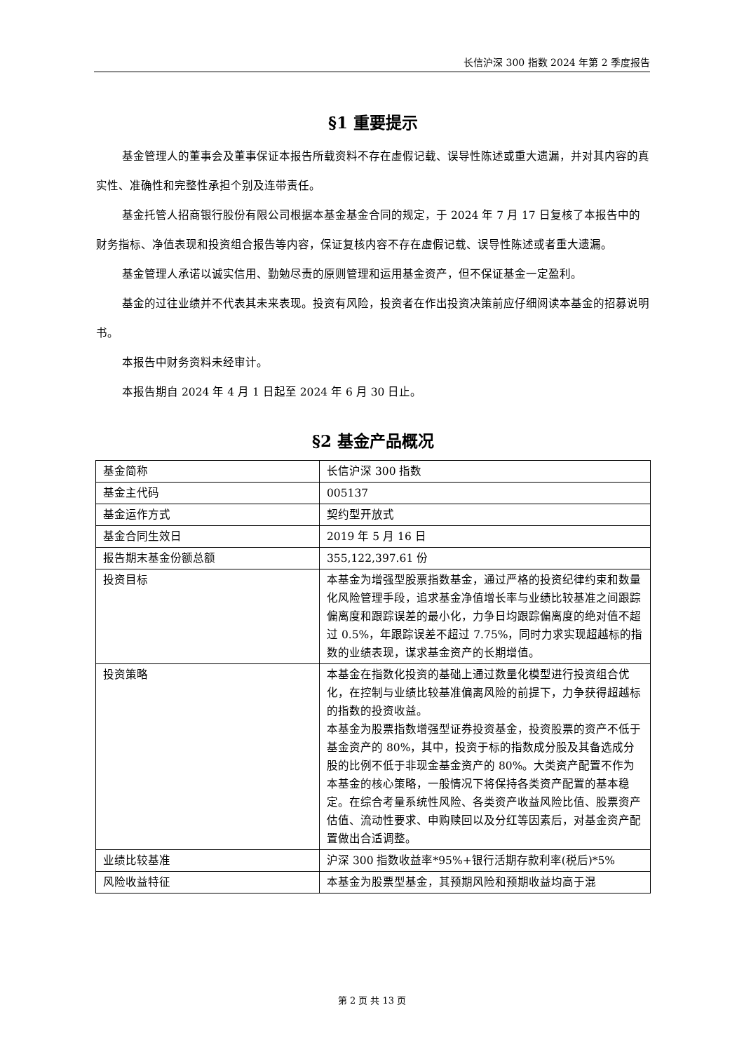长信沪深 300 指数 2024 年第 2 季度报告
§1 重要提示
基金管理人的董事会及董事保证本报告所载资料不存在虚假记载、误导性陈述或重大遗漏，并对其内容的真实性、准确性和完整性承担个别及连带责任。
基金托管人招商银行股份有限公司根据本基金基金合同的规定，于 2024 年 7 月 17 日复核了本报告中的财务指标、净值表现和投资组合报告等内容，保证复核内容不存在虚假记载、误导性陈述或者重大遗漏。
基金管理人承诺以诚实信用、勤勉尽责的原则管理和运用基金资产，但不保证基金一定盈利。
基金的过往业绩并不代表其未来表现。投资有风险，投资者在作出投资决策前应仔细阅读本基金的招募说明书。
本报告中财务资料未经审计。
本报告期自 2024 年 4 月 1 日起至 2024 年 6 月 30 日止。
§2 基金产品概况
| 基金简称 | 长信沪深 300 指数 |
| 基金主代码 | 005137 |
| 基金运作方式 | 契约型开放式 |
| 基金合同生效日 | 2019 年 5 月 16 日 |
| 报告期末基金份额总额 | 355,122,397.61 份 |
| 投资目标 | 本基金为增强型股票指数基金，通过严格的投资纪律约束和数量化风险管理手段，追求基金净值增长率与业绩比较基准之间跟踪偏离度和跟踪误差的最小化，力争日均跟踪偏离度的绝对值不超过 0.5%，年跟踪误差不超过 7.75%，同时力求实现超越标的指数的业绩表现，谋求基金资产的长期增值。 |
| 投资策略 | 本基金在指数化投资的基础上通过数量化模型进行投资组合优化，在控制与业绩比较基准偏离风险的前提下，力争获得超越标的指数的投资收益。 本基金为股票指数增强型证券投资基金，投资股票的资产不低于基金资产的 80%，其中，投资于标的指数成分股及其备选成分股的比例不低于非现金基金资产的 80%。大类资产配置不作为本基金的核心策略，一般情况下将保持各类资产配置的基本稳定。在综合考量系统性风险、各类资产收益风险比值、股票资产估值、流动性要求、申购赎回以及分红等因素后，对基金资产配置做出合适调整。 |
| 业绩比较基准 | 沪深 300 指数收益率*95%+银行活期存款利率(税后)*5% |
| 风险收益特征 | 本基金为股票型基金，其预期风险和预期收益均高于混 |
第 2 页 共 13 页